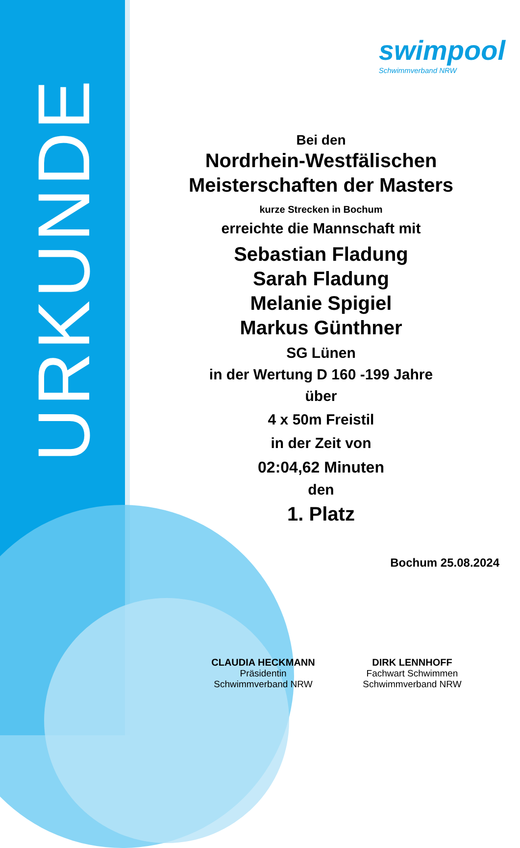URKUNDE
swimpool
Schwimmverband NRW
Bei den
Nordrhein-Westfälischen
Meisterschaften der Masters
kurze Strecken in Bochum
erreichte die Mannschaft mit
Sebastian Fladung
Sarah Fladung
Melanie Spigiel
Markus Günthner
SG Lünen
in der Wertung D 160 -199 Jahre
über
4 x 50m Freistil
in der Zeit von
02:04,62 Minuten
den
1. Platz
Bochum 25.08.2024
CLAUDIA HECKMANN
Präsidentin
Schwimmverband NRW
DIRK LENNHOFF
Fachwart Schwimmen
Schwimmverband NRW